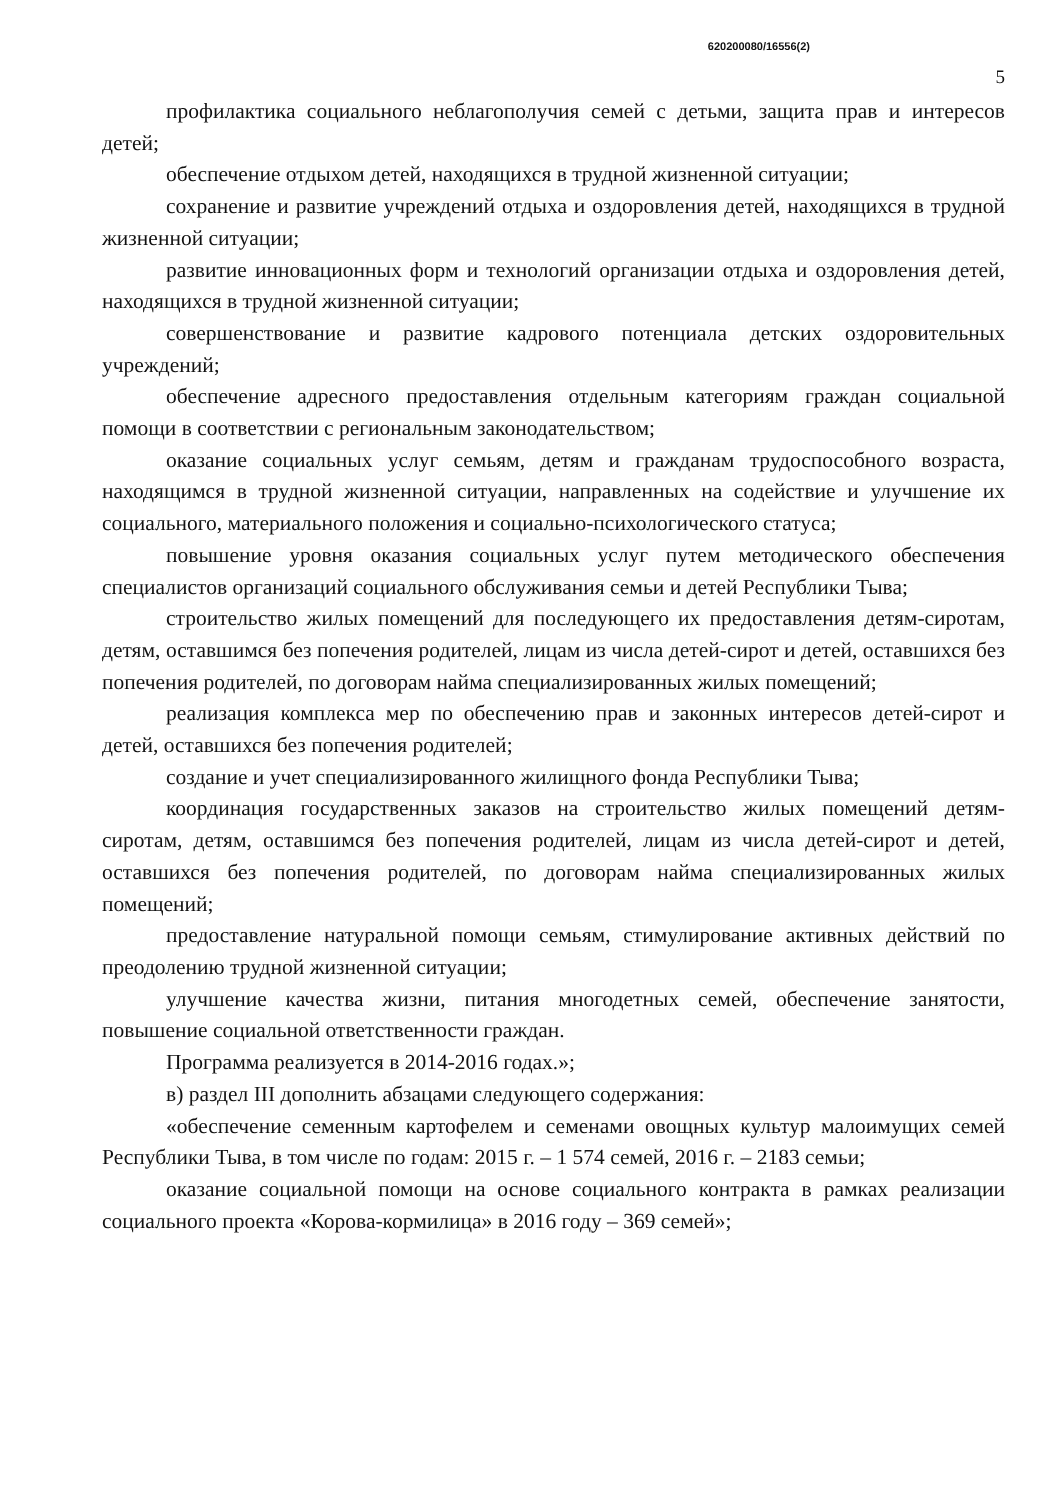620200080/16556(2)
5
профилактика социального неблагополучия семей с детьми, защита прав и интересов детей;
обеспечение отдыхом детей, находящихся в трудной жизненной ситуации;
сохранение и развитие учреждений отдыха и оздоровления детей, находящихся в трудной жизненной ситуации;
развитие инновационных форм и технологий организации отдыха и оздоровления детей, находящихся в трудной жизненной ситуации;
совершенствование и развитие кадрового потенциала детских оздоровительных учреждений;
обеспечение адресного предоставления отдельным категориям граждан социальной помощи в соответствии с региональным законодательством;
оказание социальных услуг семьям, детям и гражданам трудоспособного возраста, находящимся в трудной жизненной ситуации, направленных на содействие и улучшение их социального, материального положения и социально-психологического статуса;
повышение уровня оказания социальных услуг путем методического обеспечения специалистов организаций социального обслуживания семьи и детей Республики Тыва;
строительство жилых помещений для последующего их предоставления детям-сиротам, детям, оставшимся без попечения родителей, лицам из числа детей-сирот и детей, оставшихся без попечения родителей, по договорам найма специализированных жилых помещений;
реализация комплекса мер по обеспечению прав и законных интересов детей-сирот и детей, оставшихся без попечения родителей;
создание и учет специализированного жилищного фонда Республики Тыва;
координация государственных заказов на строительство жилых помещений детям-сиротам, детям, оставшимся без попечения родителей, лицам из числа детей-сирот и детей, оставшихся без попечения родителей, по договорам найма специализированных жилых помещений;
предоставление натуральной помощи семьям, стимулирование активных действий по преодолению трудной жизненной ситуации;
улучшение качества жизни, питания многодетных семей, обеспечение занятости, повышение социальной ответственности граждан.
Программа реализуется в 2014-2016 годах.»;
в) раздел III дополнить абзацами следующего содержания:
«обеспечение семенным картофелем и семенами овощных культур малоимущих семей Республики Тыва, в том числе по годам: 2015 г. – 1 574 семей, 2016 г. – 2183 семьи;
оказание социальной помощи на основе социального контракта в рамках реализации социального проекта «Корова-кормилица» в 2016 году – 369 семей»;